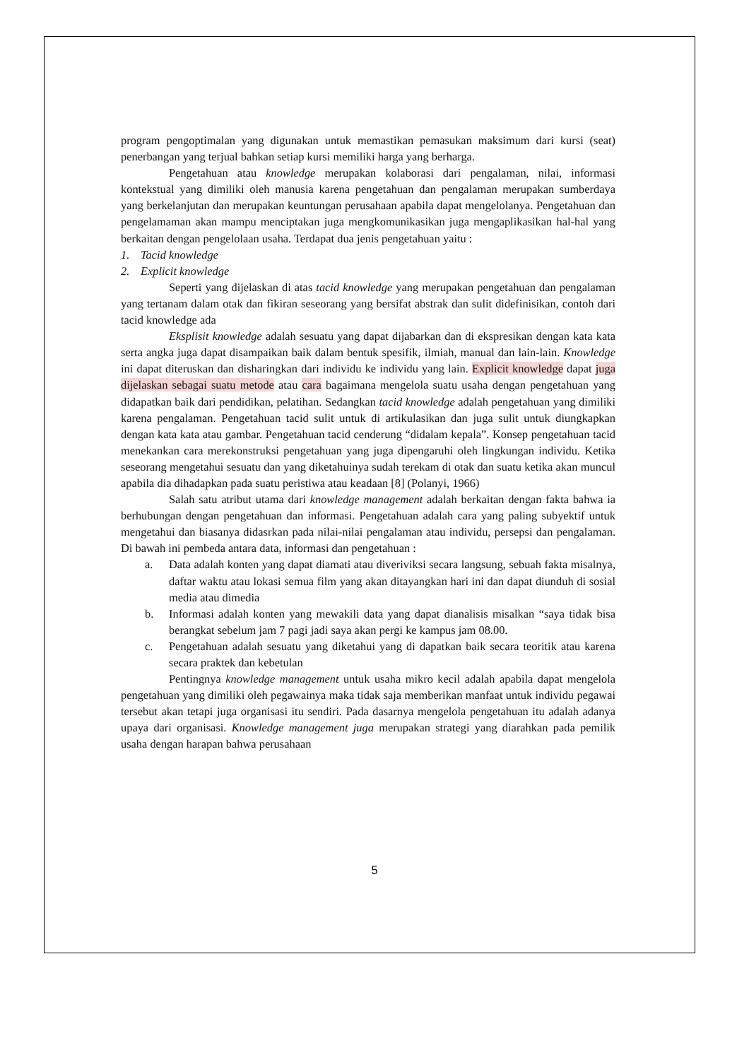program pengoptimalan yang digunakan untuk memastikan pemasukan maksimum dari kursi (seat) penerbangan yang terjual bahkan setiap kursi memiliki harga yang berharga.
Pengetahuan atau knowledge merupakan kolaborasi dari pengalaman, nilai, informasi kontekstual yang dimiliki oleh manusia karena pengetahuan dan pengalaman merupakan sumberdaya yang berkelanjutan dan merupakan keuntungan perusahaan apabila dapat mengelolanya. Pengetahuan dan pengelamaman akan mampu menciptakan juga mengkomunikasikan juga mengaplikasikan hal-hal yang berkaitan dengan pengelolaan usaha. Terdapat dua jenis pengetahuan yaitu :
1. Tacid knowledge
2. Explicit knowledge
Seperti yang dijelaskan di atas tacid knowledge yang merupakan pengetahuan dan pengalaman yang tertanam dalam otak dan fikiran seseorang yang bersifat abstrak dan sulit didefinisikan, contoh dari tacid knowledge ada
Eksplisit knowledge adalah sesuatu yang dapat dijabarkan dan di ekspresikan dengan kata kata serta angka juga dapat disampaikan baik dalam bentuk spesifik, ilmiah, manual dan lain-lain. Knowledge ini dapat diteruskan dan disharingkan dari individu ke individu yang lain. Explicit knowledge dapat juga dijelaskan sebagai suatu metode atau cara bagaimana mengelola suatu usaha dengan pengetahuan yang didapatkan baik dari pendidikan, pelatihan. Sedangkan tacid knowledge adalah pengetahuan yang dimiliki karena pengalaman. Pengetahuan tacid sulit untuk di artikulasikan dan juga sulit untuk diungkapkan dengan kata kata atau gambar. Pengetahuan tacid cenderung “didalam kepala”. Konsep pengetahuan tacid menekankan cara merekonstruksi pengetahuan yang juga dipengaruhi oleh lingkungan individu. Ketika seseorang mengetahui sesuatu dan yang diketahuinya sudah terekam di otak dan suatu ketika akan muncul apabila dia dihadapkan pada suatu peristiwa atau keadaan [8] (Polanyi, 1966)
Salah satu atribut utama dari knowledge management adalah berkaitan dengan fakta bahwa ia berhubungan dengan pengetahuan dan informasi. Pengetahuan adalah cara yang paling subyektif untuk mengetahui dan biasanya didasrkan pada nilai-nilai pengalaman atau individu, persepsi dan pengalaman. Di bawah ini pembeda antara data, informasi dan pengetahuan :
a. Data adalah konten yang dapat diamati atau diveriviksi secara langsung, sebuah fakta misalnya, daftar waktu atau lokasi semua film yang akan ditayangkan hari ini dan dapat diunduh di sosial media atau dimedia
b. Informasi adalah konten yang mewakili data yang dapat dianalisis misalkan “saya tidak bisa berangkat sebelum jam 7 pagi jadi saya akan pergi ke kampus jam 08.00.
c. Pengetahuan adalah sesuatu yang diketahui yang di dapatkan baik secara teoritik atau karena secara praktek dan kebetulan
Pentingnya knowledge management untuk usaha mikro kecil adalah apabila dapat mengelola pengetahuan yang dimiliki oleh pegawainya maka tidak saja memberikan manfaat untuk individu pegawai tersebut akan tetapi juga organisasi itu sendiri. Pada dasarnya mengelola pengetahuan itu adalah adanya upaya dari organisasi. Knowledge management juga merupakan strategi yang diarahkan pada pemilik usaha dengan harapan bahwa perusahaan
5